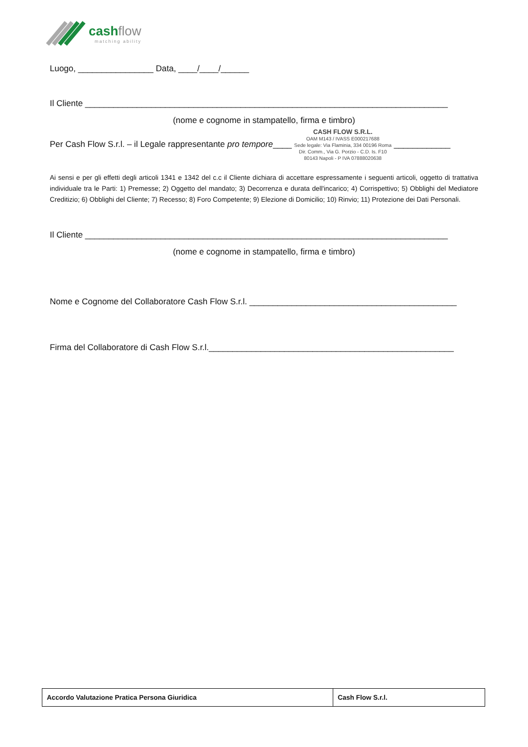cashflow
matching ability
Luogo, ________________ Data, ____/____/______
Il Cliente _____________________________________________________________________________
(nome e cognome in stampatello, firma e timbro)
Per Cash Flow S.r.l. – il Legale rappresentante pro tempore____ CASH FLOW S.R.L.
OAM M143 / IVASS E000217688
Sede legale: Via Flaminia, 334 00196 Roma
Dir. Comm., Via G. Porzio - C.D. Is. F10
80143 Napoli - P IVA 07888020638 ____________
Ai sensi e per gli effetti degli articoli 1341 e 1342 del c.c il Cliente dichiara di accettare espressamente i seguenti articoli, oggetto di trattativa individuale tra le Parti: 1) Premesse; 2) Oggetto del mandato; 3) Decorrenza e durata dell'incarico; 4) Corrispettivo; 5) Obblighi del Mediatore Creditizio; 6) Obblighi del Cliente; 7) Recesso; 8) Foro Competente; 9) Elezione di Domicilio; 10) Rinvio; 11) Protezione dei Dati Personali.
Il Cliente _____________________________________________________________________________
(nome e cognome in stampatello, firma e timbro)
Nome e Cognome del Collaboratore Cash Flow S.r.l. ____________________________________________
Firma del Collaboratore di Cash Flow S.r.l.____________________________________________________
| Accordo Valutazione Pratica Persona Giuridica | Cash Flow S.r.l. |